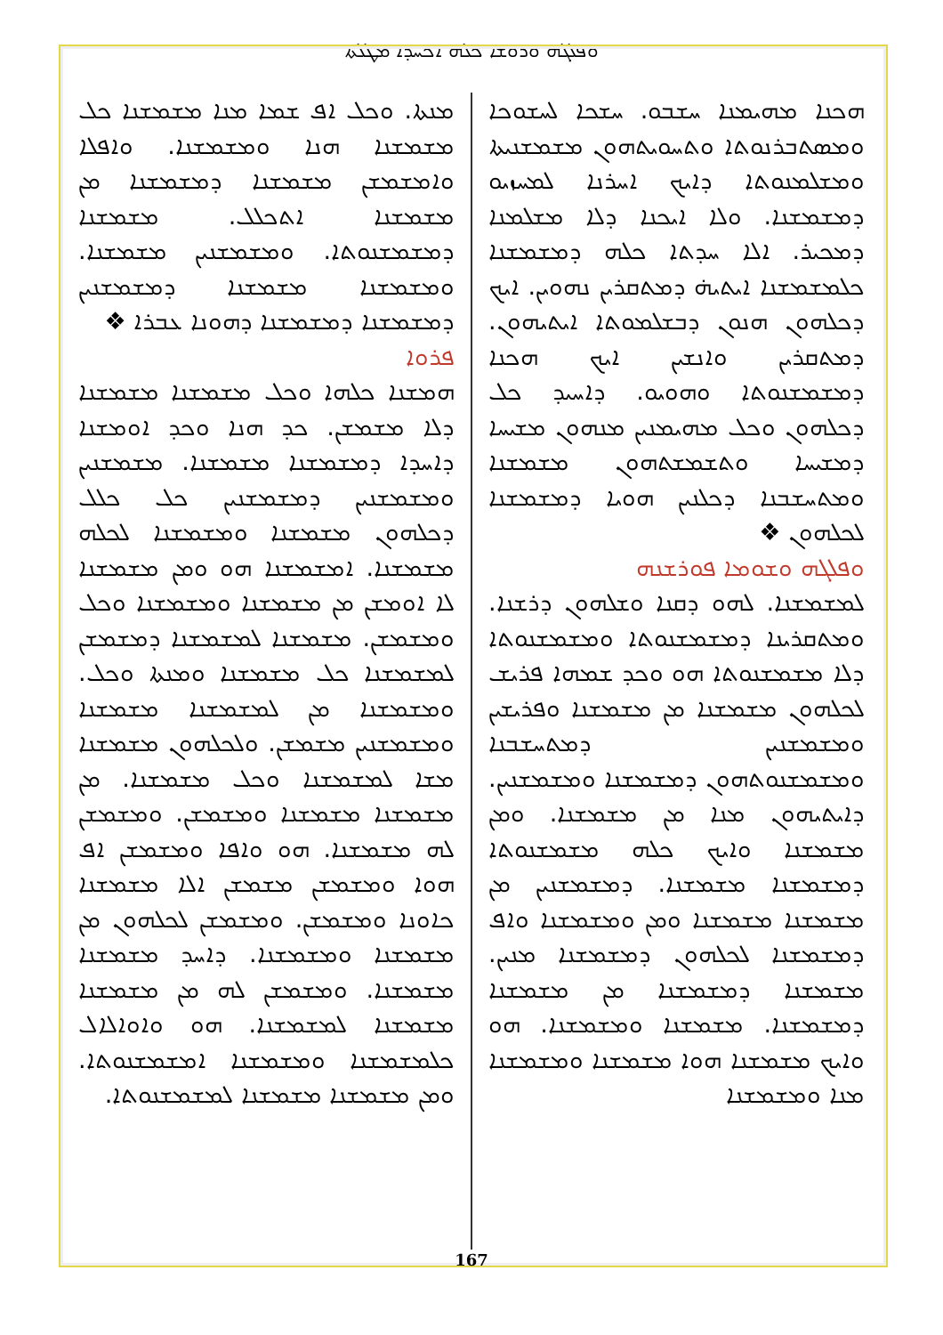ܘܦܠܓܗ ܘܪܘܫܐ ܟܠܗ ܐܟܚܕܐ ܡܛܠܬܐ
ܗܟܢܐ ܡܗܝܡܢܐ ܚܫܒܘ. ܚܫܟܐ ܠܚܫܘܟܐ ܘܡܣܬܒܪܢܘܬܐ ܘܬܚܘܝܬܗܘܢ ܡܫܡܫܢܝܬܐ ܘܡܫܠܡܢܘܬܐ ܕܐܝܟ ܐܚܪܢܐ ܠܡܚܙܝܘ ܕܡܫܡܫܢܐ. ܘܠܐ ܐܝܟܢܐ ܕܠܐ ܡܫܠܡܢܐ ܕܡܟܝܪ. ܐܠܐ ܚܕܬܐ ܟܠܗ ܕܡܫܡܫܢܐ ܟܠܡܫܡܫܢܐ ܐܝܬܝܗ̇ ܕܡܬܩܪܝܢ ܢܗܘܝܢ. ܐܝܟ ܕܟܠܗܘܢ ܗܢܘܢ ܕܒܫܠܡܘܬܐ ܐܝܬܝܗܘܢ. ܕܡܬܩܪܝܢ ܘܐܢܫܝܢ ܐܝܟ ܗܟܢܐ ܕܡܫܡܫܢܘܬܐ ܘܗܘܝܘ. ܕܐܚܝܕ ܟܠ ܕܟܠܗܘܢ ܘܟܠ ܡܗܝܡܢܝܢ ܡܢܗܘܢ ܡܫܝܚܐ ܕܡܫܝܚܐ ܘܬܫܡܫܬܗܘܢ ܡܫܡܫܢܐ ܘܡܬܚܫܒܢܐ ܕܟܠܢܝܢ ܗܘܝܐ ܕܡܫܡܫܢܐ ܠܟܠܗܘܢ ❖
ܘܦܠܓܗ ܘܫܘܡܐ ܦܘܪܫܢܗ
ܠܡܫܡܫܢܐ. ܠܗܘ ܕܩܢܐ ܘܫܠܗܘܢ ܕܪܫܢܐ. ܘܡܬܩܪܝܢܐ ܕܡܫܡܫܢܘܬܐ ܘܡܫܡܫܢܘܬܐ ܕܠܐ ܡܫܡܫܢܘܬܐ ܗܘ ܘܟܕ ܫܡܗܐ ܦܪܝܫ ܠܟܠܗܘܢ ܡܫܡܫܢܐ ܡܢ ܡܫܡܫܢܐ ܘܦܪܝܫܝܢ ܘܡܫܡܫܢܝܢ ܕܡܬܚܫܒܢܐ ܘܡܫܡܫܢܘܬܗܘܢ ܕܡܫܡܫܢܐ ܘܡܫܡܫܢܝܢ. ܕܐܝܬܝܗܘܢ ܡܢܐ ܡܢ ܡܫܡܫܢܐ. ܘܡܢ ܡܫܡܫܢܐ ܘܐܝܟ ܟܠܗ ܡܫܡܫܢܘܬܐ ܕܡܫܡܫܢܐ ܡܫܡܫܢܐ. ܕܡܫܡܫܢܝܢ ܡܢ ܡܫܡܫܢܐ ܡܫܡܫܢܐ ܘܡܢ ܘܡܫܡܫܢܐ ܘܐܦ ܕܡܫܡܫܢܐ ܠܟܠܗܘܢ ܕܡܫܡܫܢܐ ܡܢܝܢ. ܡܫܡܫܢܐ ܕܡܫܡܫܢܐ ܡܢ ܡܫܡܫܢܐ ܕܡܫܡܫܢܐ. ܡܫܡܫܢܐ ܘܡܫܡܫܢܐ. ܗܘ ܘܐܝܟ ܡܫܡܫܢܐ ܗܘܐ ܡܫܡܫܢܐ ܘܡܫܡܫܢܐ ܡܢܐ ܘܡܫܡܫܢܐ
ܡܢܬܐ. ܘܟܠ ܐܦ ܫܡܐ ܡܢܐ ܡܫܡܫܢܐ ܟܠ ܡܫܡܫܢܐ ܗܢܐ ܘܡܫܡܫܢܐ. ܘܐܦܠܐ ܘܐܡܫܡܫܢ ܡܫܡܫܢܐ ܕܡܫܡܫܢܐ ܡܢ ܡܫܡܫܢܐ ܐܬܟܠܠ. ܡܫܡܫܢܐ ܕܡܫܡܫܢܘܬܐ. ܘܡܫܡܫܢܝܢ ܡܫܡܫܢܐ. ܘܡܫܡܫܢܐ ܡܫܡܫܢܐ ܕܡܫܡܫܢܝܢ ܕܡܫܡܫܢܐ ܕܡܫܡܫܢܐ ܕܗܘܢܐ ܥܒܪܐ ❖
ܦܪܘܐ
ܗܡܫܢܐ ܟܠܗܐ ܘܟܠ ܡܫܡܫܢܐ ܡܫܡܫܢܐ ܕܠܐ ܡܫܡܫܢ. ܟܕ ܗܢܐ ܘܟܕ ܐܘܡܫܢܐ ܕܐܚܕܐ ܕܡܫܡܫܢܐ ܡܫܡܫܢܐ. ܡܫܡܫܢܝܢ ܘܡܫܡܫܢܝܢ ܕܡܫܡܫܢܝܢ ܟܠ ܟܠܠ ܕܟܠܗܘܢ ܡܫܡܫܢܐ ܘܡܫܡܫܢܐ ܠܟܠܗ ܡܫܡܫܢܐ. ܐܡܫܡܫܢܐ ܗܘ ܘܡܢ ܡܫܡܫܢܐ ܠܐ ܐܘܡܫܢ ܡܢ ܡܫܡܫܢܐ ܘܡܫܡܫܢܐ ܘܟܠ ܘܡܫܡܫܢ. ܡܫܡܫܢܐ ܠܡܫܡܫܢܐ ܕܡܫܡܫܢ ܠܡܫܡܫܢܐ ܟܠ ܡܫܡܫܢܐ ܘܡܢܬܐ ܘܟܠ. ܘܡܫܡܫܢܐ ܡܢ ܠܡܫܡܫܢܐ ܡܫܡܫܢܐ ܘܡܫܡܫܢܝܢ ܡܫܡܫܢ. ܘܠܟܠܗܘܢ ܡܫܡܫܢܐ ܡܫܐ ܠܡܫܡܫܢܐ ܘܟܠ ܡܫܡܫܢܐ. ܡܢ ܡܫܡܫܢܐ ܡܫܡܫܢܐ ܘܡܫܡܫܢ. ܘܡܫܡܫܢ ܠܗ ܡܫܡܫܢܐ. ܗܘ ܘܐܦܐ ܘܡܫܡܫܢ ܐܦ ܗܘܐ ܘܡܫܡܫܢ ܡܫܡܫܢ ܐܠܐ ܡܫܡܫܢܐ ܟܐܘܢܐ ܘܡܫܡܫܢ. ܘܡܫܡܫܢ ܠܟܠܗܘܢ ܡܢ ܡܫܡܫܢܐ ܘܡܫܡܫܢܐ. ܕܐܚܕ ܡܫܡܫܢܐ ܡܫܡܫܢܐ. ܘܡܫܡܫܢ ܠܗ ܡܢ ܡܫܡܫܢܐ ܡܫܡܫܢܐ ܠܡܫܡܫܢܐ. ܗܘ ܘܐܘܐܠܐܠ ܟܠܡܫܡܫܢܐ ܘܡܫܡܫܢܐ ܐܡܫܡܫܢܘܬܐ. ܘܡܢ ܡܫܡܫܢܐ ܡܫܡܫܢܐ ܠܡܫܡܫܢܘܬܐ.
167